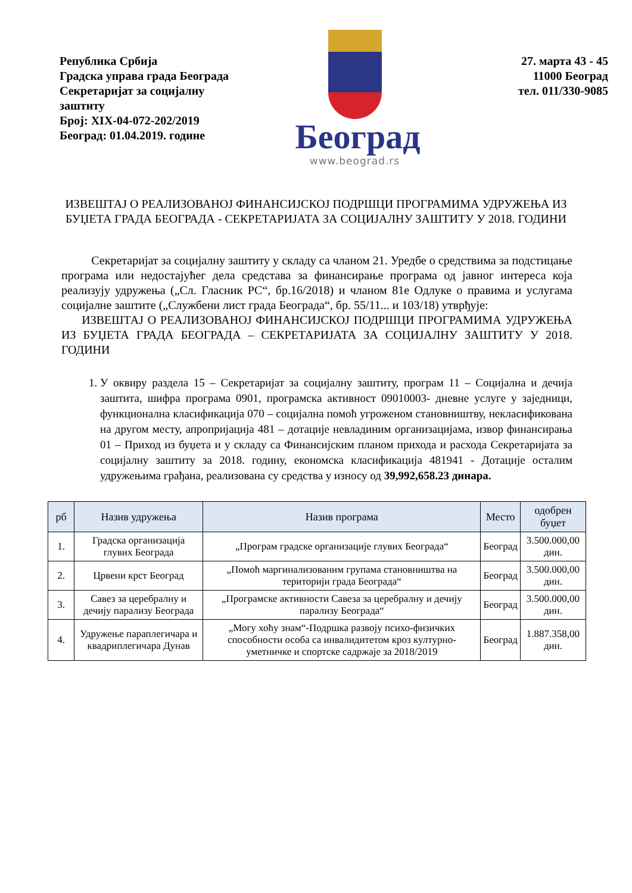Република Србија
Градска управа града Београда
Секретаријат за социјалну заштиту
Број: XIX-04-072-202/2019
Београд: 01.04.2019. године
Београд
www.beograd.rs
27. марта 43 - 45
11000 Београд
тел. 011/330-9085
ИЗВЕШТАЈ О РЕАЛИЗОВАНОЈ ФИНАНСИЈСКОЈ ПОДРШЦИ ПРОГРАМИМА УДРУЖЕЊА ИЗ БУЏЕТА ГРАДА БЕОГРАДА - СЕКРЕТАРИЈАТА ЗА СОЦИЈАЛНУ ЗАШТИТУ У 2018. ГОДИНИ
Секретаријат за социјалну заштиту у складу са чланом 21. Уредбе о средствима за подстицање програма или недостајућег дела средстава за финансирање програма од јавног интереса која реализују удружења („Сл. Гласник РС“, бр.16/2018) и чланом 81е Одлуке о правима и услугама социјалне заштите („Службени лист града Београда“, бр. 55/11... и 103/18) утврђује:
ИЗВЕШТАЈ О РЕАЛИЗОВАНОЈ ФИНАНСИЈСКОЈ ПОДРШЦИ ПРОГРАМИМА УДРУЖЕЊА ИЗ БУЏЕТА ГРАДА БЕОГРАДА – СЕКРЕТАРИЈАТА ЗА СОЦИЈАЛНУ ЗАШТИТУ У 2018. ГОДИНИ
1. У оквиру раздела 15 – Секретаријат за социјалну заштиту, програм 11 – Социјална и дечија заштита, шифра програма 0901, програмска активност 09010003- дневне услуге у заједници, функционална класификација 070 – социјална помоћ угроженом становништву, некласификована на другом месту, апропријација 481 – дотације невладиним организацијама, извор финансирања 01 – Приход из буџета и у складу са Финансијским планом прихода и расхода Секретаријата за социјалну заштиту за 2018. годину, економска класификација 481941 - Дотације осталим удружењима грађана, реализована су средства у износу од 39,992,658.23 динара.
| рб | Назив удружења | Назив програма | Место | одобрен буџет |
| --- | --- | --- | --- | --- |
| 1. | Градска организација глувих Београда | „Програм градске организације глувих Београда“ | Београд | 3.500.000,00 дин. |
| 2. | Црвени крст Београд | „Помоћ маргинализованим групама становништва на територији града Београда“ | Београд | 3.500.000,00 дин. |
| 3. | Савез за церебралну и дечију парализу Београда | „Програмске активности Савеза за церебралну и дечију парализу Београда“ | Београд | 3.500.000,00 дин. |
| 4. | Удружење параплегичара и квадриплегичара Дунав | „Могу хоћу знам“-Подршка развоју психо-физичких способности особа са инвалидитетом кроз културно-уметничке и спортске садржаје за 2018/2019 | Београд | 1.887.358,00 дин. |